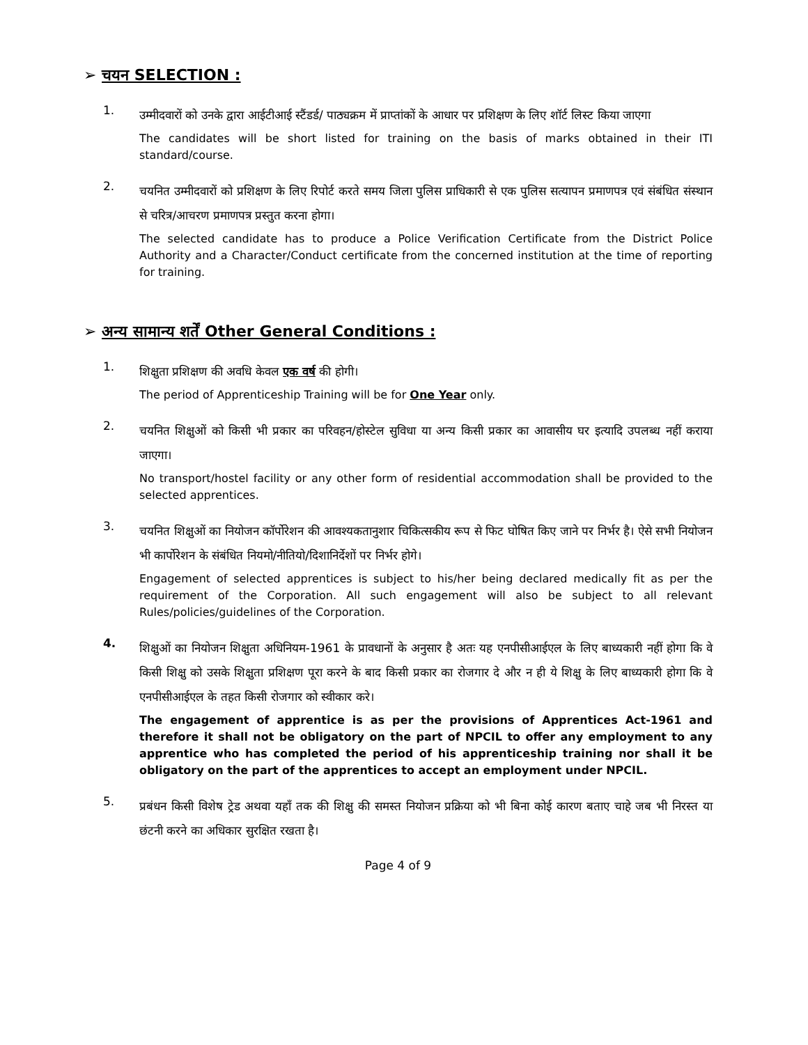➢ चयन SELECTION :
1.
उम्मीदवारों को उनके द्वारा आईटीआई स्टैंडर्ड/ पाठ्यक्रम में प्राप्तांकों के आधार पर प्रशिक्षण के लिए शॉर्ट लिस्ट किया जाएगा
The candidates will be short listed for training on the basis of marks obtained in their ITI standard/course.
2.
चयनित उम्मीदवारों को प्रशिक्षण के लिए रिपोर्ट करते समय जिला पुलिस प्राधिकारी से एक पुलिस सत्यापन प्रमाणपत्र एवं संबंधित संस्थान से चरित्र/आचरण प्रमाणपत्र प्रस्तुत करना होगा।
The selected candidate has to produce a Police Verification Certificate from the District Police Authority and a Character/Conduct certificate from the concerned institution at the time of reporting for training.
➢ अन्य सामान्य शर्तें Other General Conditions :
1.
शिक्षुता प्रशिक्षण की अवधि केवल एक वर्ष की होगी।
The period of Apprenticeship Training will be for One Year only.
2.
चयनित शिक्षुओं को किसी भी प्रकार का परिवहन/होस्टेल सुविधा या अन्य किसी प्रकार का आवासीय घर इत्यादि उपलब्ध नहीं कराया जाएगा।
No transport/hostel facility or any other form of residential accommodation shall be provided to the selected apprentices.
3.
चयनित शिक्षुओं का नियोजन कॉर्पोरेशन की आवश्यकतानुशार चिकित्सकीय रूप से फिट घोषित किए जाने पर निर्भर है। ऐसे सभी नियोजन भी कार्पोरेशन के संबंधित नियमो/नीतियो/दिशानिर्देशों पर निर्भर होगे।
Engagement of selected apprentices is subject to his/her being declared medically fit as per the requirement of the Corporation. All such engagement will also be subject to all relevant Rules/policies/guidelines of the Corporation.
4.
शिक्षुओं का नियोजन शिक्षुता अधिनियम-1961 के प्रावधानों के अनुसार है अतः यह एनपीसीआईएल के लिए बाध्यकारी नहीं होगा कि वे किसी शिक्षु को उसके शिक्षुता प्रशिक्षण पूरा करने के बाद किसी प्रकार का रोजगार दे और न ही ये शिक्षु के लिए बाध्यकारी होगा कि वे एनपीसीआईएल के तहत किसी रोजगार को स्वीकार करे।
The engagement of apprentice is as per the provisions of Apprentices Act-1961 and therefore it shall not be obligatory on the part of NPCIL to offer any employment to any apprentice who has completed the period of his apprenticeship training nor shall it be obligatory on the part of the apprentices to accept an employment under NPCIL.
5.
प्रबंधन किसी विशेष ट्रेड अथवा यहाँ तक की शिक्षु की समस्त नियोजन प्रक्रिया को भी बिना कोई कारण बताए चाहे जब भी निरस्त या छंटनी करने का अधिकार सुरक्षित रखता है।
Page 4 of 9